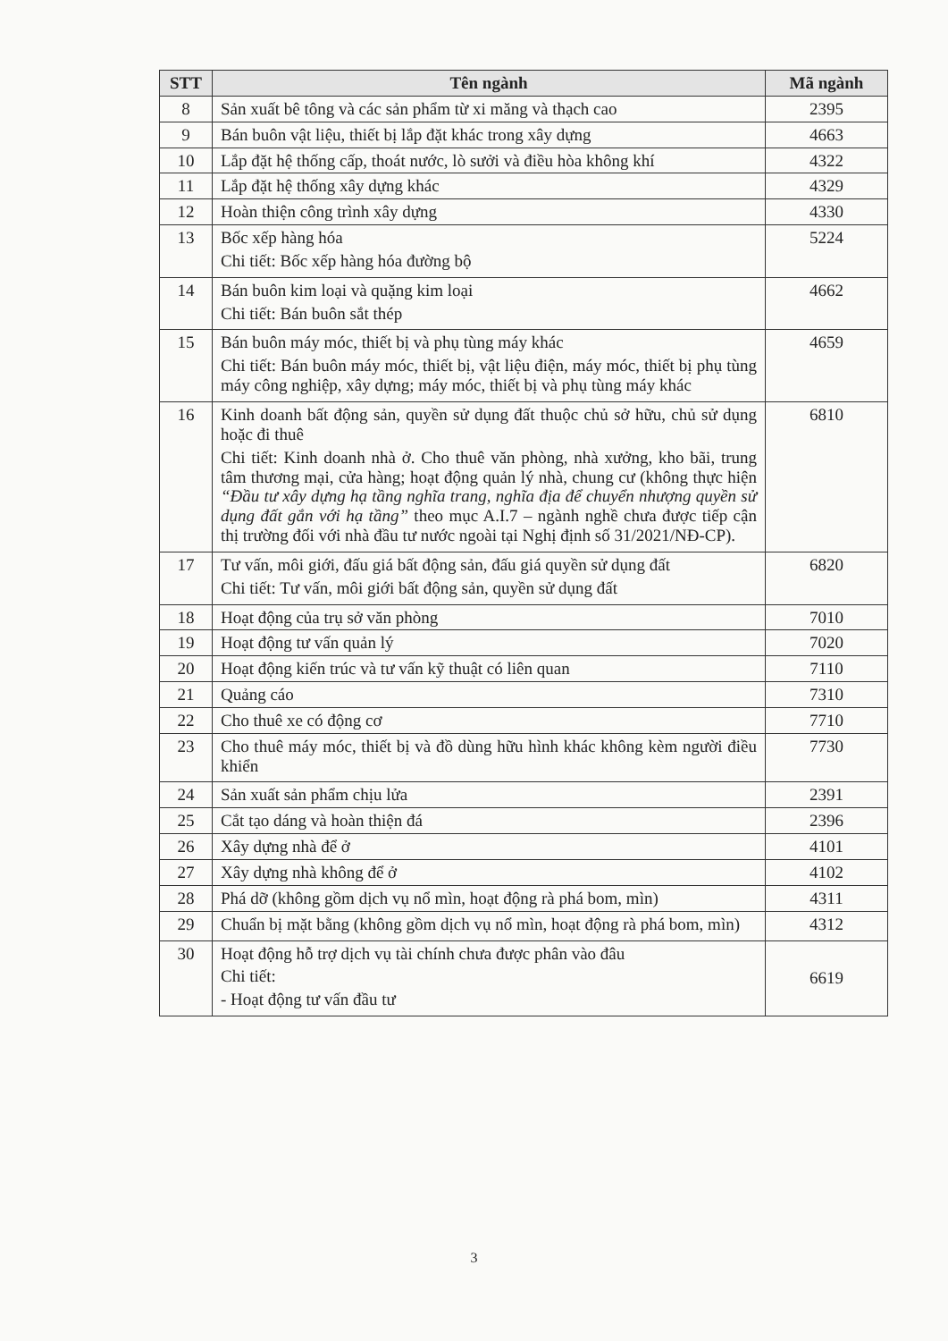| STT | Tên ngành | Mã ngành |
| --- | --- | --- |
| 8 | Sản xuất bê tông và các sản phẩm từ xi măng và thạch cao | 2395 |
| 9 | Bán buôn vật liệu, thiết bị lắp đặt khác trong xây dựng | 4663 |
| 10 | Lắp đặt hệ thống cấp, thoát nước, lò sưởi và điều hòa không khí | 4322 |
| 11 | Lắp đặt hệ thống xây dựng khác | 4329 |
| 12 | Hoàn thiện công trình xây dựng | 4330 |
| 13 | Bốc xếp hàng hóa Chi tiết: Bốc xếp hàng hóa đường bộ | 5224 |
| 14 | Bán buôn kim loại và quặng kim loại Chi tiết: Bán buôn sắt thép | 4662 |
| 15 | Bán buôn máy móc, thiết bị và phụ tùng máy khác Chi tiết: Bán buôn máy móc, thiết bị, vật liệu điện, máy móc, thiết bị phụ tùng máy công nghiệp, xây dựng; máy móc, thiết bị và phụ tùng máy khác | 4659 |
| 16 | Kinh doanh bất động sản, quyền sử dụng đất thuộc chủ sở hữu, chủ sử dụng hoặc đi thuê Chi tiết: Kinh doanh nhà ở. Cho thuê văn phòng, nhà xưởng, kho bãi, trung tâm thương mại, cửa hàng; hoạt động quản lý nhà, chung cư (không thực hiện “Đầu tư xây dựng hạ tầng nghĩa trang, nghĩa địa để chuyển nhượng quyền sử dụng đất gắn với hạ tầng” theo mục A.I.7 – ngành nghề chưa được tiếp cận thị trường đối với nhà đầu tư nước ngoài tại Nghị định số 31/2021/NĐ-CP). | 6810 |
| 17 | Tư vấn, môi giới, đấu giá bất động sản, đấu giá quyền sử dụng đất Chi tiết: Tư vấn, môi giới bất động sản, quyền sử dụng đất | 6820 |
| 18 | Hoạt động của trụ sở văn phòng | 7010 |
| 19 | Hoạt động tư vấn quản lý | 7020 |
| 20 | Hoạt động kiến trúc và tư vấn kỹ thuật có liên quan | 7110 |
| 21 | Quảng cáo | 7310 |
| 22 | Cho thuê xe có động cơ | 7710 |
| 23 | Cho thuê máy móc, thiết bị và đồ dùng hữu hình khác không kèm người điều khiển | 7730 |
| 24 | Sản xuất sản phẩm chịu lửa | 2391 |
| 25 | Cắt tạo dáng và hoàn thiện đá | 2396 |
| 26 | Xây dựng nhà để ở | 4101 |
| 27 | Xây dựng nhà không để ở | 4102 |
| 28 | Phá dỡ (không gồm dịch vụ nổ mìn, hoạt động rà phá bom, mìn) | 4311 |
| 29 | Chuẩn bị mặt bằng (không gồm dịch vụ nổ mìn, hoạt động rà phá bom, mìn) | 4312 |
| 30 | Hoạt động hỗ trợ dịch vụ tài chính chưa được phân vào đâu Chi tiết: - Hoạt động tư vấn đầu tư | 6619 |
3